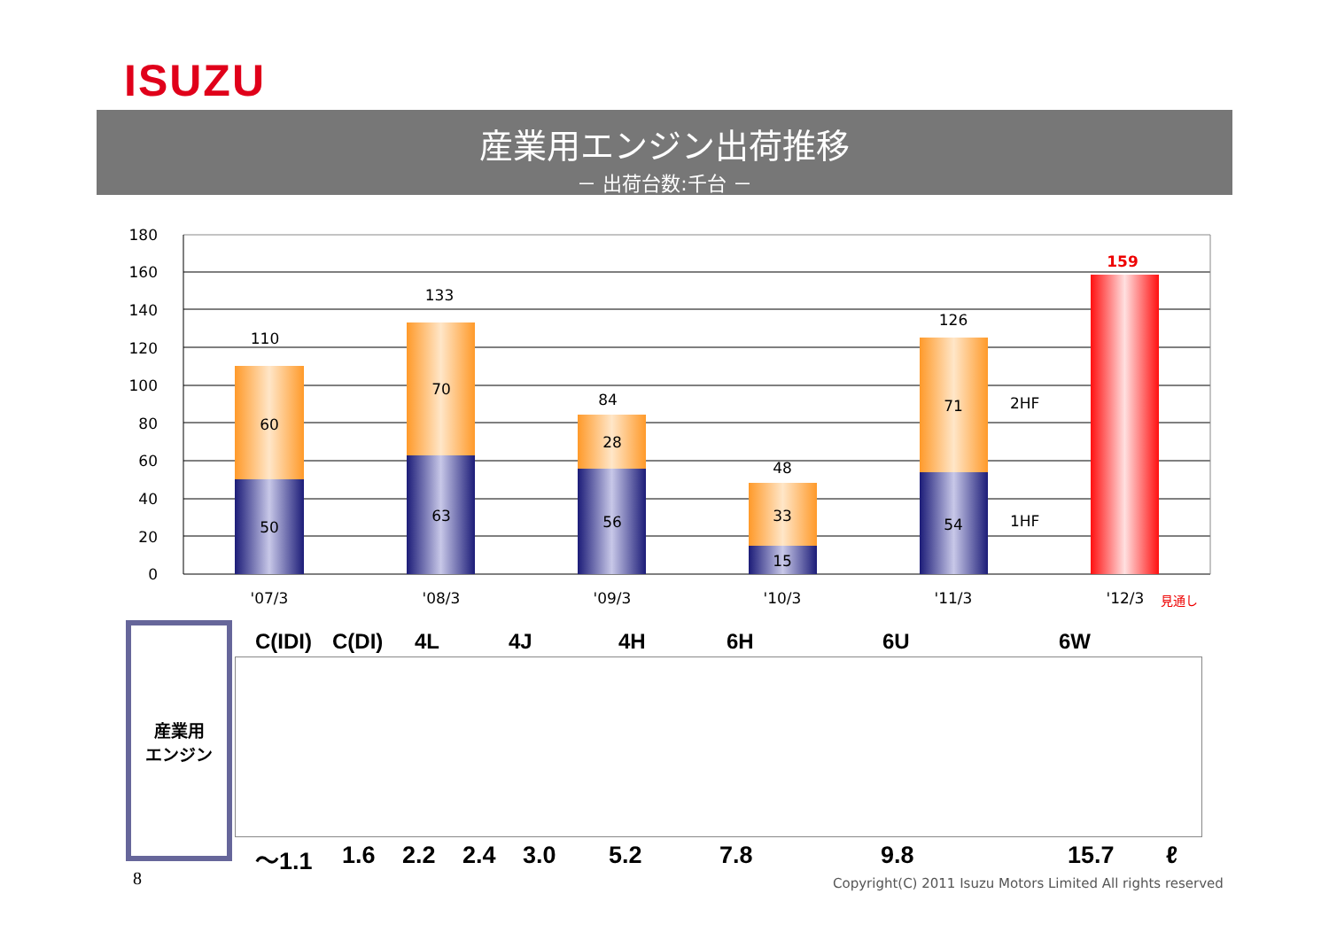ISUZU
産業用エンジン出荷推移
－ 出荷台数:千台 －
180
160
140
120
100
80
60
40
20
0
110
60
50
133
70
63
84
28
56
48
33
15
126
71
54
159
'07/3
'08/3
'09/3
'10/3
'11/3
'12/3
見通し
2HF
1HF
産業用
エンジン
C(IDI) C(DI) 4L 4J 4H 6H 6U 6W
～1.1 1.6 2.2 2.4 3.0 5.2 7.8 9.8 15.7 ℓ
8
Copyright(C) 2011 Isuzu Motors Limited All rights reserved